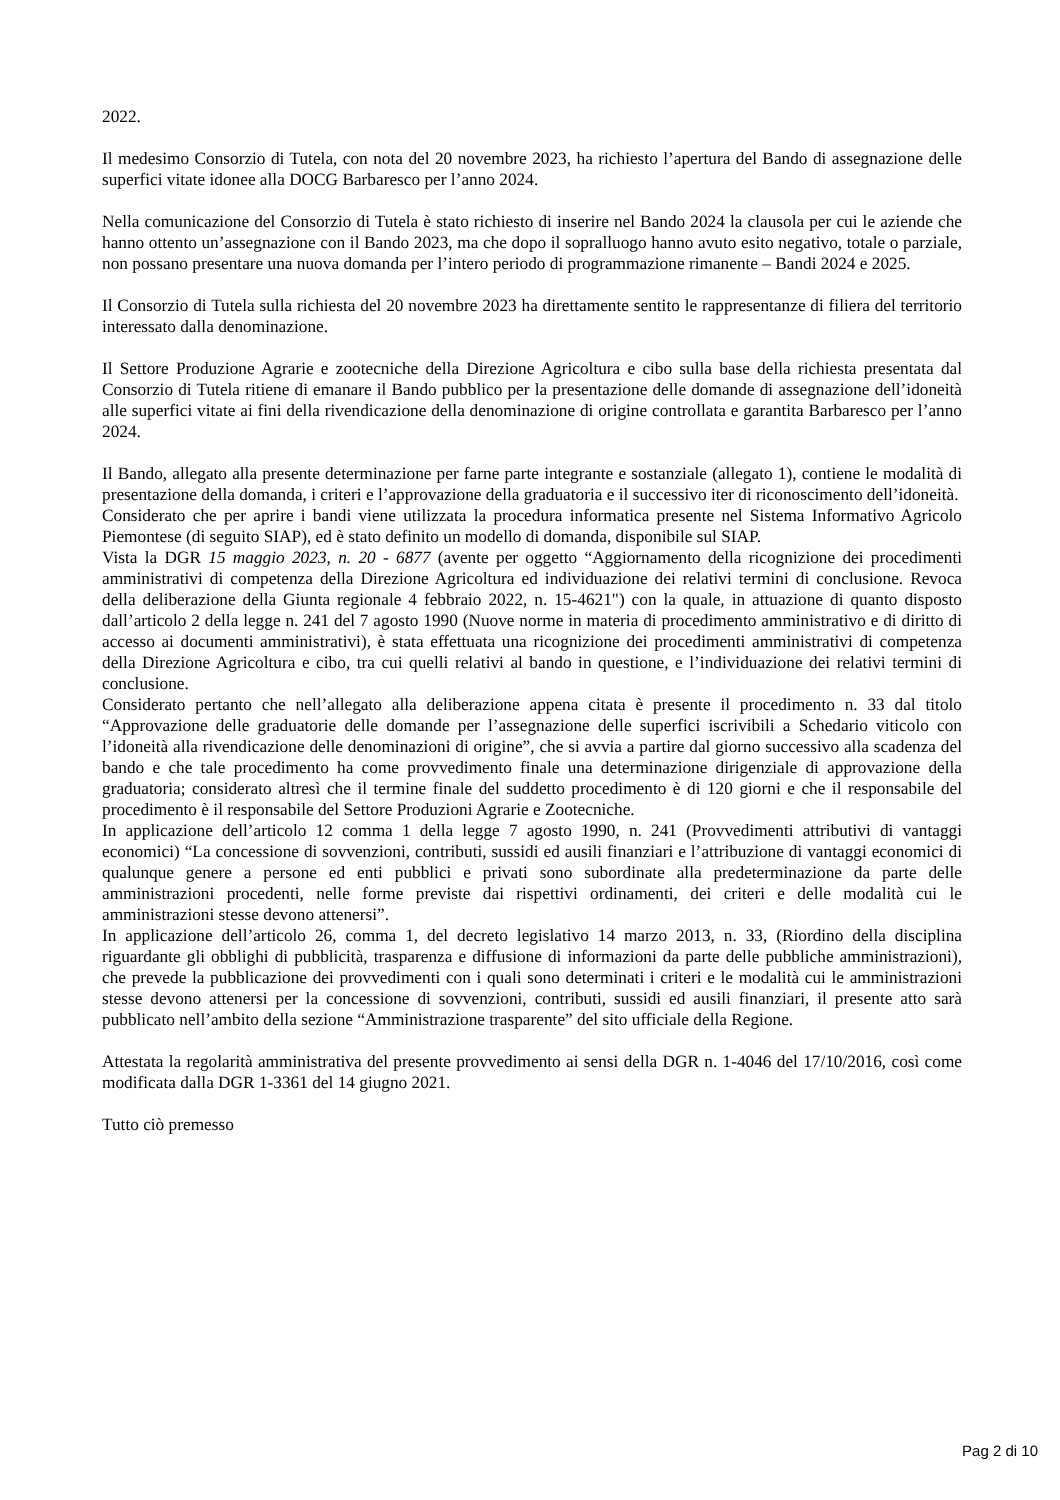2022.
Il medesimo Consorzio di Tutela, con nota del 20 novembre 2023, ha richiesto l’apertura del Bando di assegnazione delle superfici vitate idonee alla DOCG Barbaresco per l’anno 2024.
Nella comunicazione del Consorzio di Tutela è stato richiesto di inserire nel Bando 2024 la clausola per cui le aziende che hanno ottento un’assegnazione con il Bando 2023, ma che dopo il sopralluogo hanno avuto esito negativo, totale o parziale, non possano presentare una nuova domanda per l’intero periodo di programmazione rimanente – Bandi 2024 e 2025.
Il Consorzio di Tutela sulla richiesta del 20 novembre 2023 ha direttamente sentito le rappresentanze di filiera del territorio interessato dalla denominazione.
Il Settore Produzione Agrarie e zootecniche della Direzione Agricoltura e cibo sulla base della richiesta presentata dal Consorzio di Tutela ritiene di emanare il Bando pubblico per la presentazione delle domande di assegnazione dell’idoneità alle superfici vitate ai fini della rivendicazione della denominazione di origine controllata e garantita Barbaresco per l’anno 2024.
Il Bando, allegato alla presente determinazione per farne parte integrante e sostanziale (allegato 1), contiene le modalità di presentazione della domanda, i criteri e l’approvazione della graduatoria e il successivo iter di riconoscimento dell’idoneità.
Considerato che per aprire i bandi viene utilizzata la procedura informatica presente nel Sistema Informativo Agricolo Piemontese (di seguito SIAP), ed è stato definito un modello di domanda, disponibile sul SIAP.
Vista la DGR 15 maggio 2023, n. 20 - 6877 (avente per oggetto “Aggiornamento della ricognizione dei procedimenti amministrativi di competenza della Direzione Agricoltura ed individuazione dei relativi termini di conclusione. Revoca della deliberazione della Giunta regionale 4 febbraio 2022, n. 15-4621") con la quale, in attuazione di quanto disposto dall’articolo 2 della legge n. 241 del 7 agosto 1990 (Nuove norme in materia di procedimento amministrativo e di diritto di accesso ai documenti amministrativi), è stata effettuata una ricognizione dei procedimenti amministrativi di competenza della Direzione Agricoltura e cibo, tra cui quelli relativi al bando in questione, e l’individuazione dei relativi termini di conclusione.
Considerato pertanto che nell’allegato alla deliberazione appena citata è presente il procedimento n. 33 dal titolo “Approvazione delle graduatorie delle domande per l’assegnazione delle superfici iscrivibili a Schedario viticolo con l’idoneità alla rivendicazione delle denominazioni di origine”, che si avvia a partire dal giorno successivo alla scadenza del bando e che tale procedimento ha come provvedimento finale una determinazione dirigenziale di approvazione della graduatoria; considerato altresì che il termine finale del suddetto procedimento è di 120 giorni e che il responsabile del procedimento è il responsabile del Settore Produzioni Agrarie e Zootecniche.
In applicazione dell’articolo 12 comma 1 della legge 7 agosto 1990, n. 241 (Provvedimenti attributivi di vantaggi economici) “La concessione di sovvenzioni, contributi, sussidi ed ausili finanziari e l’attribuzione di vantaggi economici di qualunque genere a persone ed enti pubblici e privati sono subordinate alla predeterminazione da parte delle amministrazioni procedenti, nelle forme previste dai rispettivi ordinamenti, dei criteri e delle modalità cui le amministrazioni stesse devono attenersi”.
In applicazione dell’articolo 26, comma 1, del decreto legislativo 14 marzo 2013, n. 33, (Riordino della disciplina riguardante gli obblighi di pubblicità, trasparenza e diffusione di informazioni da parte delle pubbliche amministrazioni), che prevede la pubblicazione dei provvedimenti con i quali sono determinati i criteri e le modalità cui le amministrazioni stesse devono attenersi per la concessione di sovvenzioni, contributi, sussidi ed ausili finanziari, il presente atto sarà pubblicato nell’ambito della sezione “Amministrazione trasparente” del sito ufficiale della Regione.
Attestata la regolarità amministrativa del presente provvedimento ai sensi della DGR n. 1-4046 del 17/10/2016, così come modificata dalla DGR 1-3361 del 14 giugno 2021.
Tutto ciò premesso
Pag 2 di 10